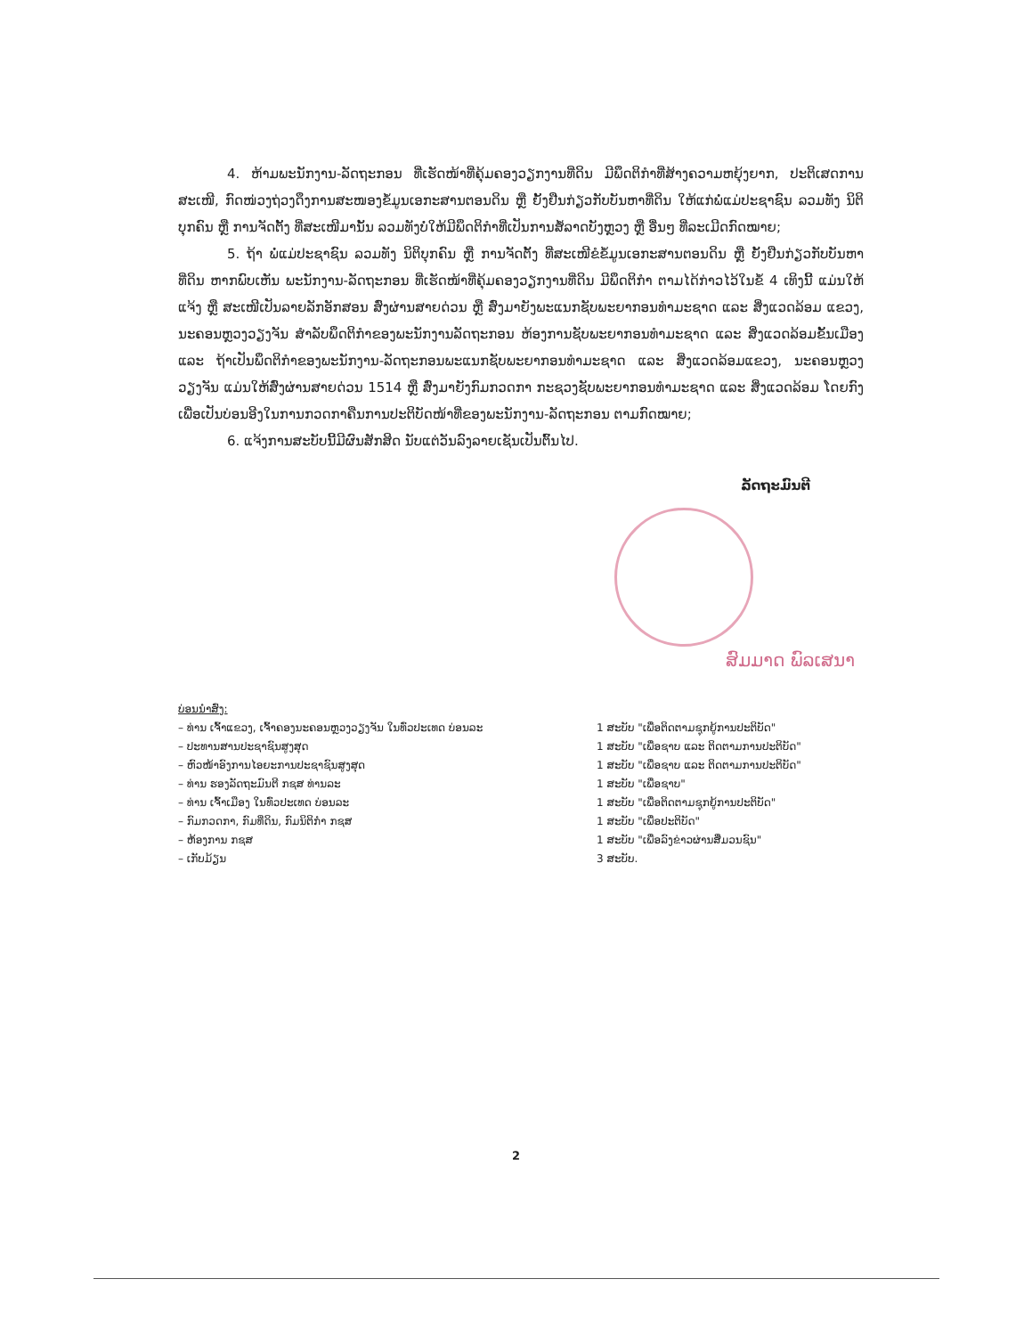4. ຫ້າມພະນັກງານ-ລັດຖະກອນ ທີ່ເຮັດໜ້າທີ່ຄຸ້ມຄອງວຽກງານທີ່ດິນ ມີພຶດຕິກຳທີ່ສ້າງຄວາມຫຍຸ້ງຍາກ, ປະຕິເສດການສະເໜີ, ກົດໜ່ວງຖ່ວງດຶງການສະໜອງຂໍ້ມູນເອກະສານຕອນດິນ ຫຼື ຍັ້ງຢືນກ່ຽວກັບບັນຫາທີ່ດິນ ໃຫ້ແກ່ພໍ່ແມ່ປະຊາຊົນ ລວມທັງ ນິຕິບຸກຄົນ ຫຼື ການຈັດຕັ້ງ ທີ່ສະເໜີມານັ້ນ ລວມທັງບໍ່ໃຫ້ມີພຶດຕິກຳທີ່ເປັນການສໍ້ລາດບັງຫຼວງ ຫຼື ອື່ນໆ ທີ່ລະເມີດກົດໝາຍ;
5. ຖ້າ ພໍ່ແມ່ປະຊາຊົນ ລວມທັງ ນິຕິບຸກຄົນ ຫຼື ການຈັດຕັ້ງ ທີ່ສະເໜີຂໍຂໍ້ມູນເອກະສານຕອນດິນ ຫຼື ຍັ້ງຢືນກ່ຽວກັບບັນຫາທີ່ດິນ ຫາກພົບເຫັນ ພະນັກງານ-ລັດຖະກອນ ທີ່ເຮັດໜ້າທີ່ຄຸ້ມຄອງວຽກງານທີ່ດິນ ມີພຶດຕິກຳ ຕາມໄດ້ກ່າວໄວ້ໃນຂໍ້ 4 ເທິງນີ້ ແມ່ນໃຫ້ແຈ້ງ ຫຼື ສະເໜີເປັນລາຍລັກອັກສອນ ສົ່ງຜ່ານສາຍດ່ວນ ຫຼື ສົ່ງມາຍັງພະແນກຊັບພະຍາກອນທຳມະຊາດ ແລະ ສິ່ງແວດລ້ອມ ແຂວງ, ນະຄອນຫຼວງວຽງຈັນ ສຳລັບພຶດຕິກຳຂອງພະນັກງານລັດຖະກອນ ຫ້ອງການຊັບພະຍາກອນທຳມະຊາດ ແລະ ສິ່ງແວດລ້ອມຂັ້ນເມືອງ ແລະ ຖ້າເປັນພຶດຕິກຳຂອງພະນັກງານ-ລັດຖະກອນພະແນກຊັບພະຍາກອນທຳມະຊາດ ແລະ ສິ່ງແວດລ້ອມແຂວງ, ນະຄອນຫຼວງວຽງຈັນ ແມ່ນໃຫ້ສົ່ງຜ່ານສາຍດ່ວນ 1514 ຫຼື ສົ່ງມາຍັງກົມກວດກາ ກະຊວງຊັບພະຍາກອນທຳມະຊາດ ແລະ ສິ່ງແວດລ້ອມ ໂດຍກົງ ເພື່ອເປັນບ່ອນອີງໃນການກວດກາຄືນການປະຕິບັດໜ້າທີ່ຂອງພະນັກງານ-ລັດຖະກອນ ຕາມກົດໝາຍ;
6. ແຈ້ງການສະບັບນີ້ມີຜົນສັກສິດ ນັບແຕ່ວັນລົງລາຍເຊັນເປັນຕົ້ນໄປ.
ລັດຖະມົນຕີ
ສົມມາດ ພົລເສນາ
ບ່ອນນຳສົ່ງ:
– ທ່ານ ເຈົ້າແຂວງ, ເຈົ້າຄອງນະຄອນຫຼວງວຽງຈັນ ໃນທົ່ວປະເທດ ບ່ອນລະ
– ປະທານສານປະຊາຊົນສູງສຸດ
– ຫົວໜ້າອົງການໄອຍະການປະຊາຊົນສູງສຸດ
– ທ່ານ ຮອງລັດຖະມົນຕີ ກຊສ ທ່ານລະ
– ທ່ານ ເຈົ້າເມືອງ ໃນທົ່ວປະເທດ ບ່ອນລະ
– ກົມກວດກາ, ກົມທີ່ດິນ, ກົມນິຕິກຳ ກຊສ
– ຫ້ອງການ ກຊສ
– ເກັບມ້ຽນ
1 ສະບັບ "ເພື່ອຕິດຕາມຊຸກຍູ້ການປະຕິບັດ"
1 ສະບັບ "ເພື່ອຊາບ ແລະ ຕິດຕາມການປະຕິບັດ"
1 ສະບັບ "ເພື່ອຊາບ ແລະ ຕິດຕາມການປະຕິບັດ"
1 ສະບັບ "ເພື່ອຊາບ"
1 ສະບັບ "ເພື່ອຕິດຕາມຊຸກຍູ້ການປະຕິບັດ"
1 ສະບັບ "ເພື່ອປະຕິບັດ"
1 ສະບັບ "ເພື່ອລົງຂ່າວຜ່ານສື່ມວນຊົນ"
3 ສະບັບ.
2